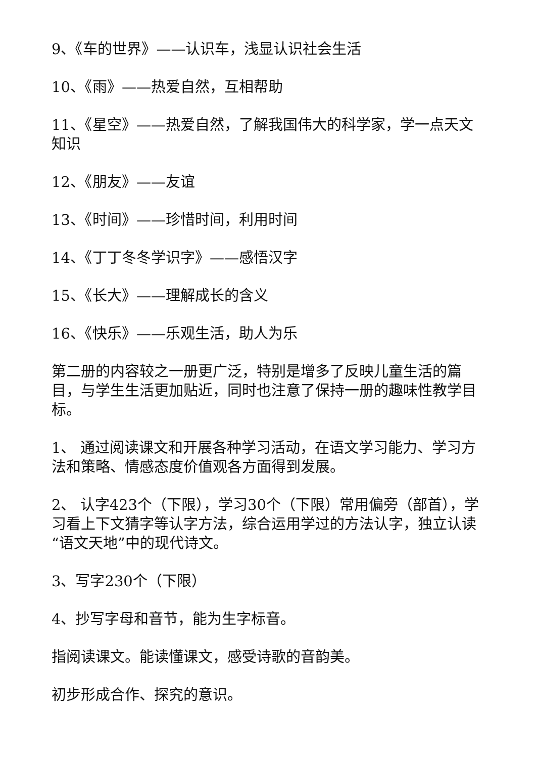9、《车的世界》——认识车，浅显认识社会生活
10、《雨》——热爱自然，互相帮助
11、《星空》——热爱自然，了解我国伟大的科学家，学一点天文知识
12、《朋友》——友谊
13、《时间》——珍惜时间，利用时间
14、《丁丁冬冬学识字》——感悟汉字
15、《长大》——理解成长的含义
16、《快乐》——乐观生活，助人为乐
第二册的内容较之一册更广泛，特别是增多了反映儿童生活的篇目，与学生生活更加贴近，同时也注意了保持一册的趣味性教学目标。
1、 通过阅读课文和开展各种学习活动，在语文学习能力、学习方法和策略、情感态度价值观各方面得到发展。
2、 认字423个（下限），学习30个（下限）常用偏旁（部首），学习看上下文猜字等认字方法，综合运用学过的方法认字，独立认读“语文天地”中的现代诗文。
3、写字230个（下限）
4、抄写字母和音节，能为生字标音。
指阅读课文。能读懂课文，感受诗歌的音韵美。
初步形成合作、探究的意识。